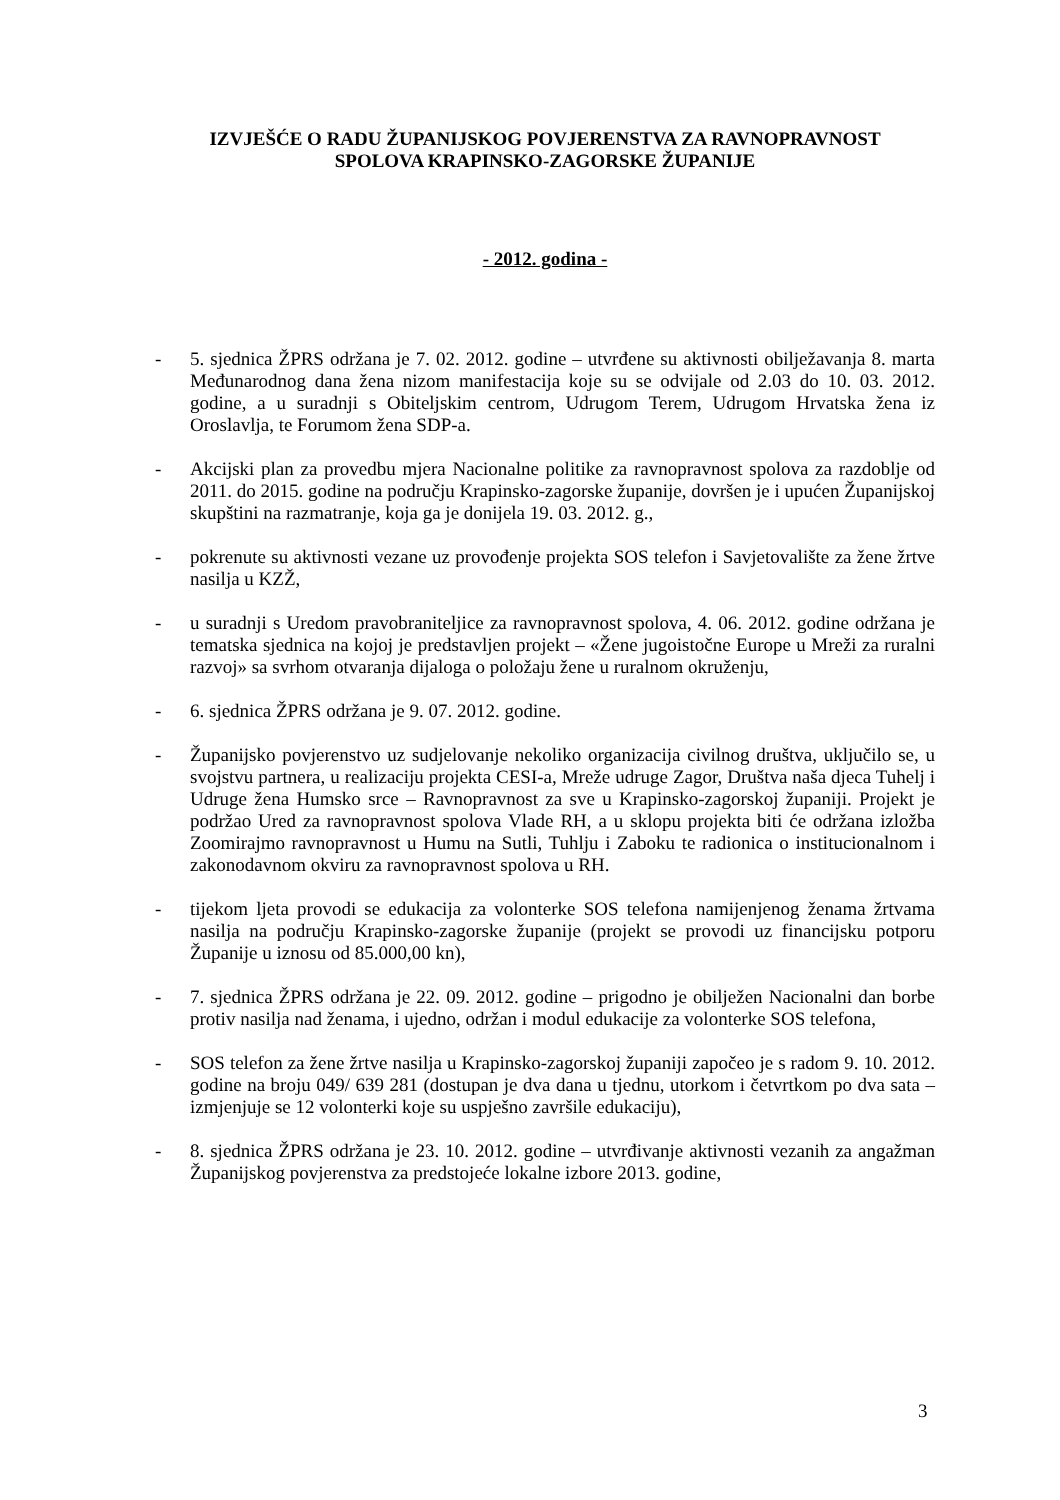IZVJEŠĆE O RADU ŽUPANIJSKOG POVJERENSTVA ZA RAVNOPRAVNOST
SPOLOVA KRAPINSKO-ZAGORSKE ŽUPANIJE
- 2012. godina -
- 5. sjednica ŽPRS održana je 7. 02. 2012. godine – utvrđene su aktivnosti obilježavanja 8. marta Međunarodnog dana žena nizom manifestacija koje su se odvijale od 2.03 do 10. 03. 2012. godine, a u suradnji s Obiteljskim centrom, Udrugom Terem, Udrugom Hrvatska žena iz Oroslavlja, te Forumom žena SDP-a.
- Akcijski plan za provedbu mjera Nacionalne politike za ravnopravnost spolova za razdoblje od 2011. do 2015. godine na području Krapinsko-zagorske županije, dovršen je i upućen Županijskoj skupštini na razmatranje, koja ga je donijela 19. 03. 2012. g.,
- pokrenute su aktivnosti vezane uz provođenje projekta SOS telefon i Savjetovalište za žene žrtve nasilja u KZŽ,
- u suradnji s Uredom pravobraniteljice za ravnopravnost spolova, 4. 06. 2012. godine održana je tematska sjednica na kojoj je predstavljen projekt – «Žene jugoistočne Europe u Mreži za ruralni razvoj» sa svrhom otvaranja dijaloga o položaju žene u ruralnom okruženju,
- 6. sjednica ŽPRS održana je 9. 07. 2012. godine.
- Županijsko povjerenstvo uz sudjelovanje nekoliko organizacija civilnog društva, uključilo se, u svojstvu partnera, u realizaciju projekta CESI-a, Mreže udruge Zagor, Društva naša djeca Tuhelj i Udruge žena Humsko srce – Ravnopravnost za sve u Krapinsko-zagorskoj županiji. Projekt je podržao Ured za ravnopravnost spolova Vlade RH, a u sklopu projekta biti će održana izložba Zoomirajmo ravnopravnost u Humu na Sutli, Tuhlju i Zaboku te radionica o institucionalnom i zakonodavnom okviru za ravnopravnost spolova u RH.
- tijekom ljeta provodi se edukacija za volonterke SOS telefona namijenjenog ženama žrtvama nasilja na području Krapinsko-zagorske županije (projekt se provodi uz financijsku potporu Županije u iznosu od 85.000,00 kn),
- 7. sjednica ŽPRS održana je 22. 09. 2012. godine – prigodno je obilježen Nacionalni dan borbe protiv nasilja nad ženama, i ujedno, održan i modul edukacije za volonterke SOS telefona,
- SOS telefon za žene žrtve nasilja u Krapinsko-zagorskoj županiji započeo je s radom 9. 10. 2012. godine na broju 049/ 639 281 (dostupan je dva dana u tjednu, utorkom i četvrtkom po dva sata – izmjenjuje se 12 volonterki koje su uspješno završile edukaciju),
- 8. sjednica ŽPRS održana je 23. 10. 2012. godine – utvrđivanje aktivnosti vezanih za angažman Županijskog povjerenstva za predstojeće lokalne izbore 2013. godine,
3